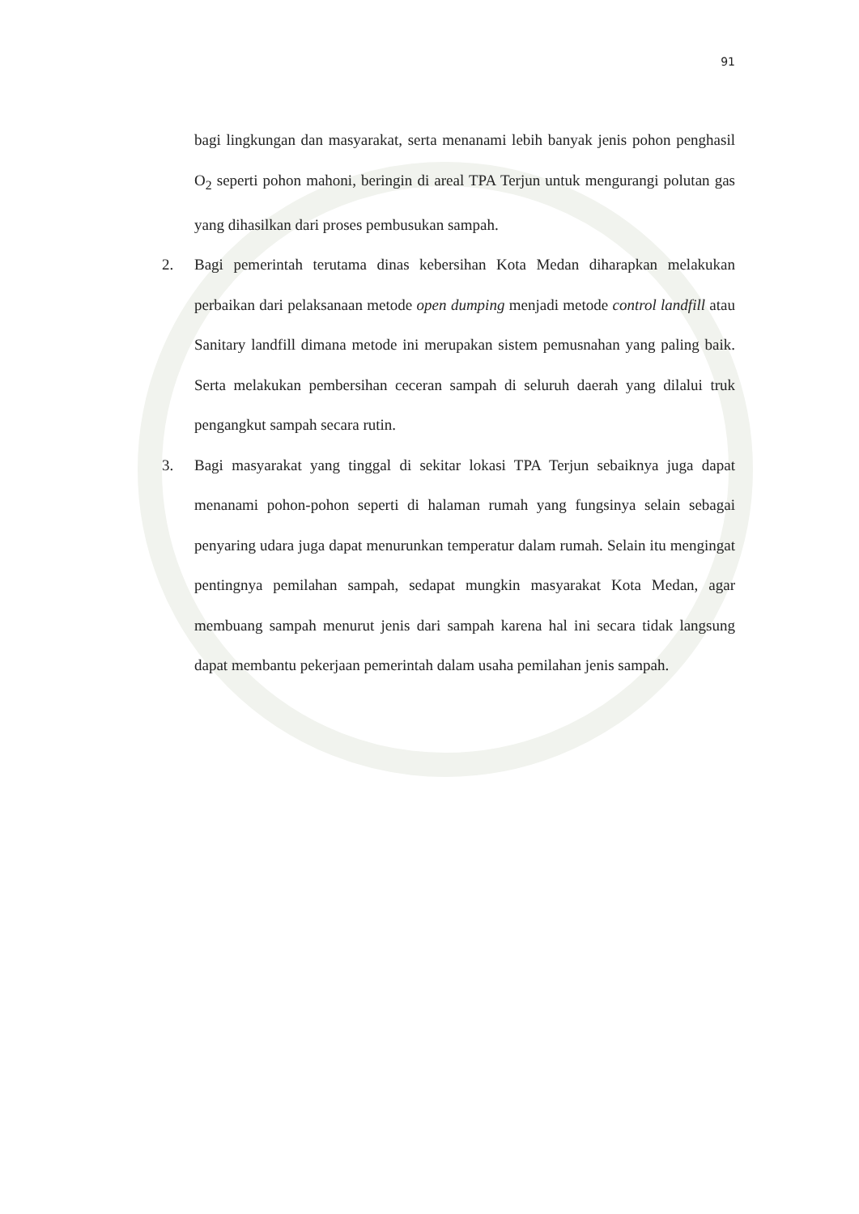91
bagi lingkungan dan masyarakat, serta menanami lebih banyak jenis pohon penghasil O<sub>2</sub> seperti pohon mahoni, beringin di areal TPA Terjun untuk mengurangi polutan gas yang dihasilkan dari proses pembusukan sampah.
2. Bagi pemerintah terutama dinas kebersihan Kota Medan diharapkan melakukan perbaikan dari pelaksanaan metode open dumping menjadi metode control landfill atau Sanitary landfill dimana metode ini merupakan sistem pemusnahan yang paling baik. Serta melakukan pembersihan ceceran sampah di seluruh daerah yang dilalui truk pengangkut sampah secara rutin.
3. Bagi masyarakat yang tinggal di sekitar lokasi TPA Terjun sebaiknya juga dapat menanami pohon-pohon seperti di halaman rumah yang fungsinya selain sebagai penyaring udara juga dapat menurunkan temperatur dalam rumah. Selain itu mengingat pentingnya pemilahan sampah, sedapat mungkin masyarakat Kota Medan, agar membuang sampah menurut jenis dari sampah karena hal ini secara tidak langsung dapat membantu pekerjaan pemerintah dalam usaha pemilahan jenis sampah.